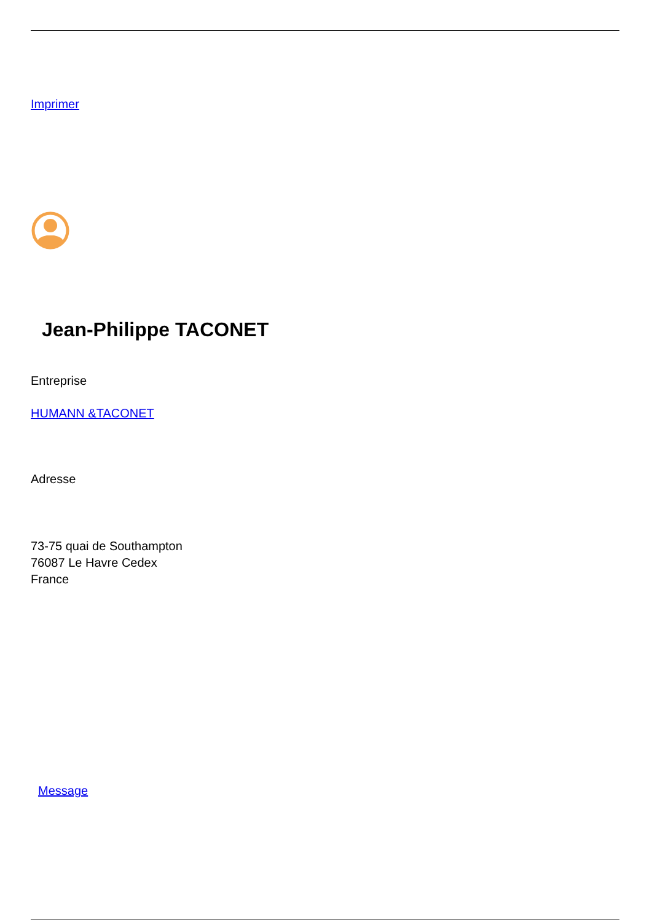Imprimer
Jean-Philippe TACONET
Entreprise
HUMANN &TACONET
Adresse
73-75 quai de Southampton
76087 Le Havre Cedex
France
Message